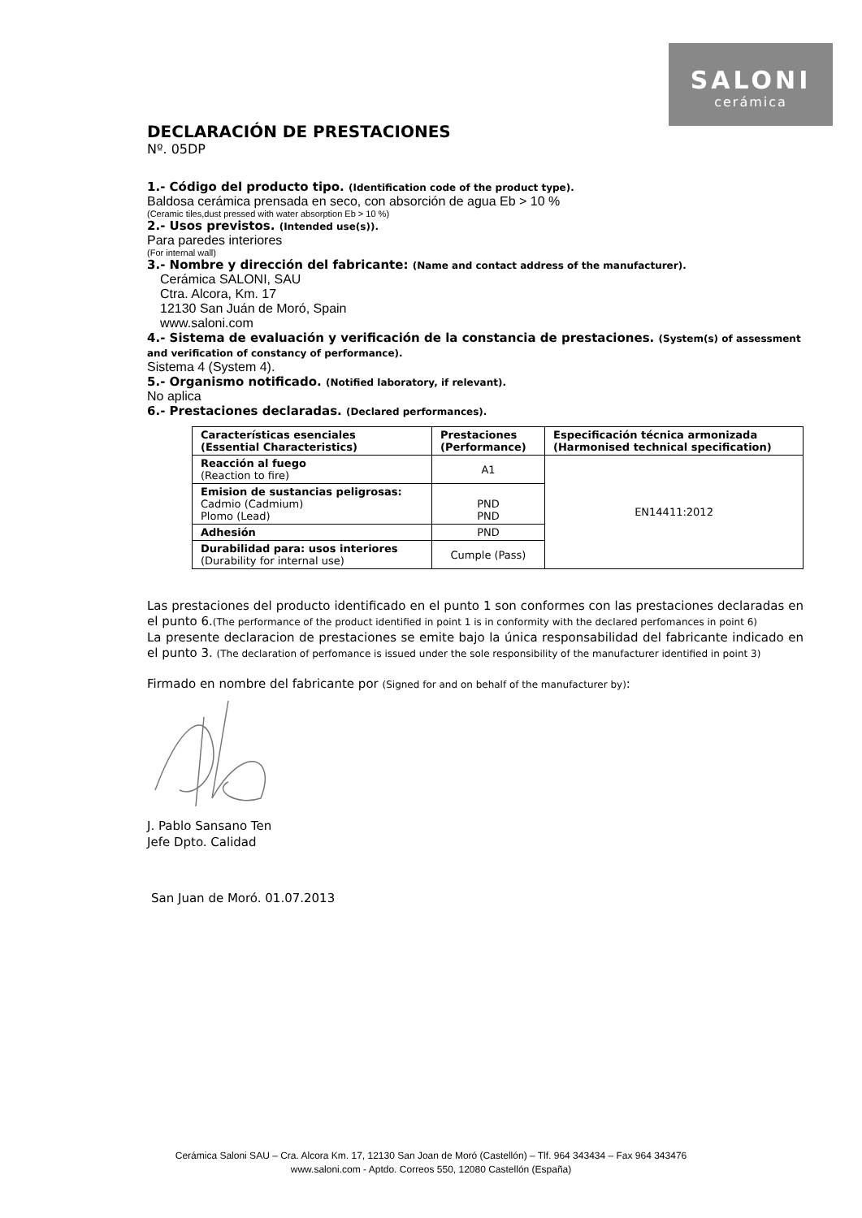SALONI
cerámica
DECLARACIÓN DE PRESTACIONES
Nº. 05DP
1.- Código del producto tipo. (Identification code of the product type).
Baldosa cerámica prensada en seco, con absorción de agua Eb > 10 %
(Ceramic tiles,dust pressed with water absorption Eb > 10 %)
2.- Usos previstos. (Intended use(s)).
Para paredes interiores
(For internal wall)
3.- Nombre y dirección del fabricante: (Name and contact address of the manufacturer).
Cerámica SALONI, SAU
Ctra. Alcora, Km. 17
12130 San Juán de Moró, Spain
www.saloni.com
4.- Sistema de evaluación y verificación de la constancia de prestaciones. (System(s) of assessment and verification of constancy of performance).
Sistema 4 (System 4).
5.- Organismo notificado. (Notified laboratory, if relevant).
No aplica
6.- Prestaciones declaradas. (Declared performances).
| Características esenciales (Essential Characteristics) | Prestaciones (Performance) | Especificación técnica armonizada (Harmonised technical specification) |
| --- | --- | --- |
| Reacción al fuego (Reaction to fire) | A1 | EN14411:2012 |
| Emision de sustancias peligrosas: Cadmio (Cadmium) Plomo (Lead) | PND PND | |
| Adhesión | PND | |
| Durabilidad para: usos interiores (Durability for internal use) | Cumple (Pass) | |
Las prestaciones del producto identificado en el punto 1 son conformes con las prestaciones declaradas en el punto 6.(The performance of the product identified in point 1 is in conformity with the declared perfomances in point 6)
La presente declaracion de prestaciones se emite bajo la única responsabilidad del fabricante indicado en el punto 3. (The declaration of perfomance is issued under the sole responsibility of the manufacturer identified in point 3)
Firmado en nombre del fabricante por (Signed for and on behalf of the manufacturer by):
J. Pablo Sansano Ten
Jefe Dpto. Calidad
San Juan de Moró. 01.07.2013
Cerámica Saloni SAU – Cra. Alcora Km. 17, 12130 San Joan de Moró (Castellón) – Tlf. 964 343434 – Fax 964 343476
www.saloni.com - Aptdo. Correos 550, 12080 Castellón (España)